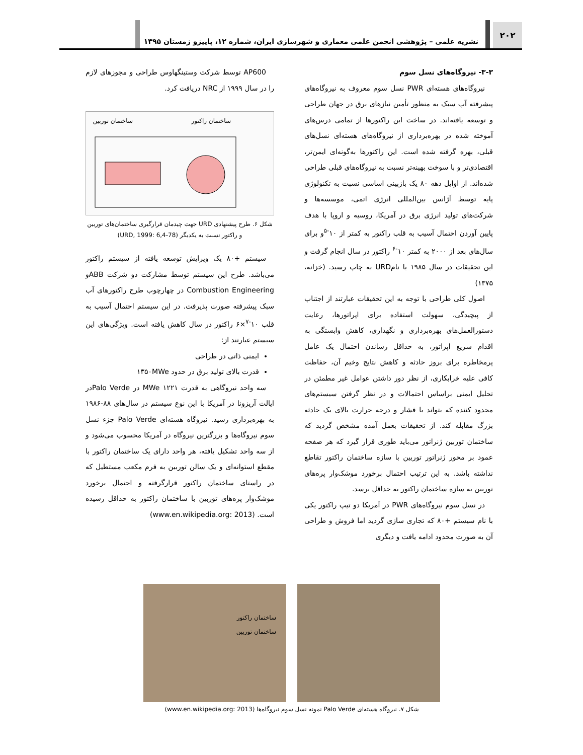۲۰۲
نشریه علمی – پژوهشی انجمن علمی معماری و شهرسازی ایران، شماره ۱۲، پاییزو زمستان ۱۳۹۵
۳-۳- نیروگاه‌های نسل سوم
نیروگاه‌های هسته‌ای PWR نسل سوم معروف به نیروگاه‌های پیشرفته آب سبک به منظور تأمین نیازهای برق در جهان طراحی و توسعه یافته‌اند. در ساخت این راکتورها از تمامی درس‌های آموخته شده در بهره‌برداری از نیروگاه‌های هسته‌ای نسل‌های قبلی، بهره گرفته شده است. این راکتورها به‌گونه‌ای ایمن‌تر، اقتصادی‌تر و با سوخت بهینه‌تر نسبت به نیروگاه‌های قبلی طراحی شده‌اند. از اوایل دهه ۸۰ یک بازبینی اساسی نسبت به تکنولوژی پایه توسط آژانس بین‌المللی انرژی اتمی، موسسه‌ها و شرکت‌های تولید انرژی برق در آمریکا، روسیه و اروپا با هدف پایین آوردن احتمال آسیب به قلب راکتور به کمتر از ۱۰<sup>-۵</sup>و برای سال‌های بعد از ۲۰۰۰ به کمتر ۱۰<sup>-۶</sup> راکتور در سال انجام گرفت و این تحقیقات در سال ۱۹۸۵ با نامURD به چاپ رسید. (خزانه، ۱۳۷۵)
اصول کلی طراحی با توجه به این تحقیقات عبارتند از اجتناب از پیچیدگی، سهولت استفاده برای اپراتورها، رعایت دستورالعمل‌های بهره‌برداری و نگهداری، کاهش وابستگی به اقدام سریع اپراتور، به حداقل رساندن احتمال یک عامل پرمخاطره برای بروز حادثه و کاهش نتایج وخیم آن، حفاظت کافی علیه خرابکاری، از نظر دور داشتن عوامل غیر مطمئن در تحلیل ایمنی براساس احتمالات و در نظر گرفتن سیستم‌های محدود کننده که بتواند با فشار و درجه حرارت بالای یک حادثه بزرگ مقابله کند. از تحقیقات بعمل آمده مشخص گردید که ساختمان توربین ژنراتور می‌باید طوری قرار گیرد که هر صفحه عمود بر محور ژنراتور توربین با سازه ساختمان راکتور تقاطع نداشته باشد. به این ترتیب احتمال برخورد موشک‌وار پره‌های توربین به سازه ساختمان راکتور به حداقل برسد.
در نسل سوم نیروگاه‌های PWR در آمریکا دو تیپ راکتور یکی با نام سیستم +۸۰ که تجاری سازی گردید اما فروش و طراحی آن به صورت محدود ادامه یافت و دیگری
AP600 توسط شرکت وستینگهاوس طراحی و مجوزهای لازم را در سال ۱۹۹۹ از NRC دریافت کرد.
ساختمان راکتور
ساختمان توربین
شکل ۶. طرح پیشنهادی URD جهت چیدمان قرارگیری ساختمان‌های توربین و راکتور نسبت به یکدیگر (URD, 1999: 6,4-78)
سیستم +۸۰ یک ویرایش توسعه یافته از سیستم راکتور می‌باشد. طرح این سیستم توسط مشارکت دو شرکت ABBو Combustion Engineering در چهارچوب طرح راکتورهای آب سبک پیشرفته صورت پذیرفت. در این سیستم احتمال آسیب به قلب ۱۰<sup>-۷</sup>×۶ راکتور در سال کاهش یافته است. ویژگی‌های این سیستم عبارتند از:
ایمنی ذاتی در طراحی
قدرت بالای تولید برق در حدود ۱۳۵۰MWe
سه واحد نیروگاهی به قدرت ۱۲۲۱ MWe در Palo Verdeدر ایالت آریزونا در آمریکا با این نوع سیستم در سال‌های ۸۸-۱۹۸۶ به بهره‌برداری رسید. نیروگاه هسته‌ای Palo Verde جزء نسل سوم نیروگاه‌ها و بزرگترین نیروگاه در آمریکا محسوب می‌شود و از سه واحد تشکیل یافته، هر واحد دارای یک ساختمان راکتور با مقطع استوانه‌ای و یک سالن توربین به فرم مکعب مستطیل که در راستای ساختمان راکتور قرارگرفته و احتمال برخورد موشک‌وار پره‌های توربین با ساختمان راکتور به حداقل رسیده است. (www.en.wikipedia.org: 2013)
ساختمان راکتور
ساختمان توربین
شکل ۷. نیروگاه هسته‌ای Palo Verde نمونه نسل سوم نیروگاه‌ها (www.en.wikipedia.org: 2013)